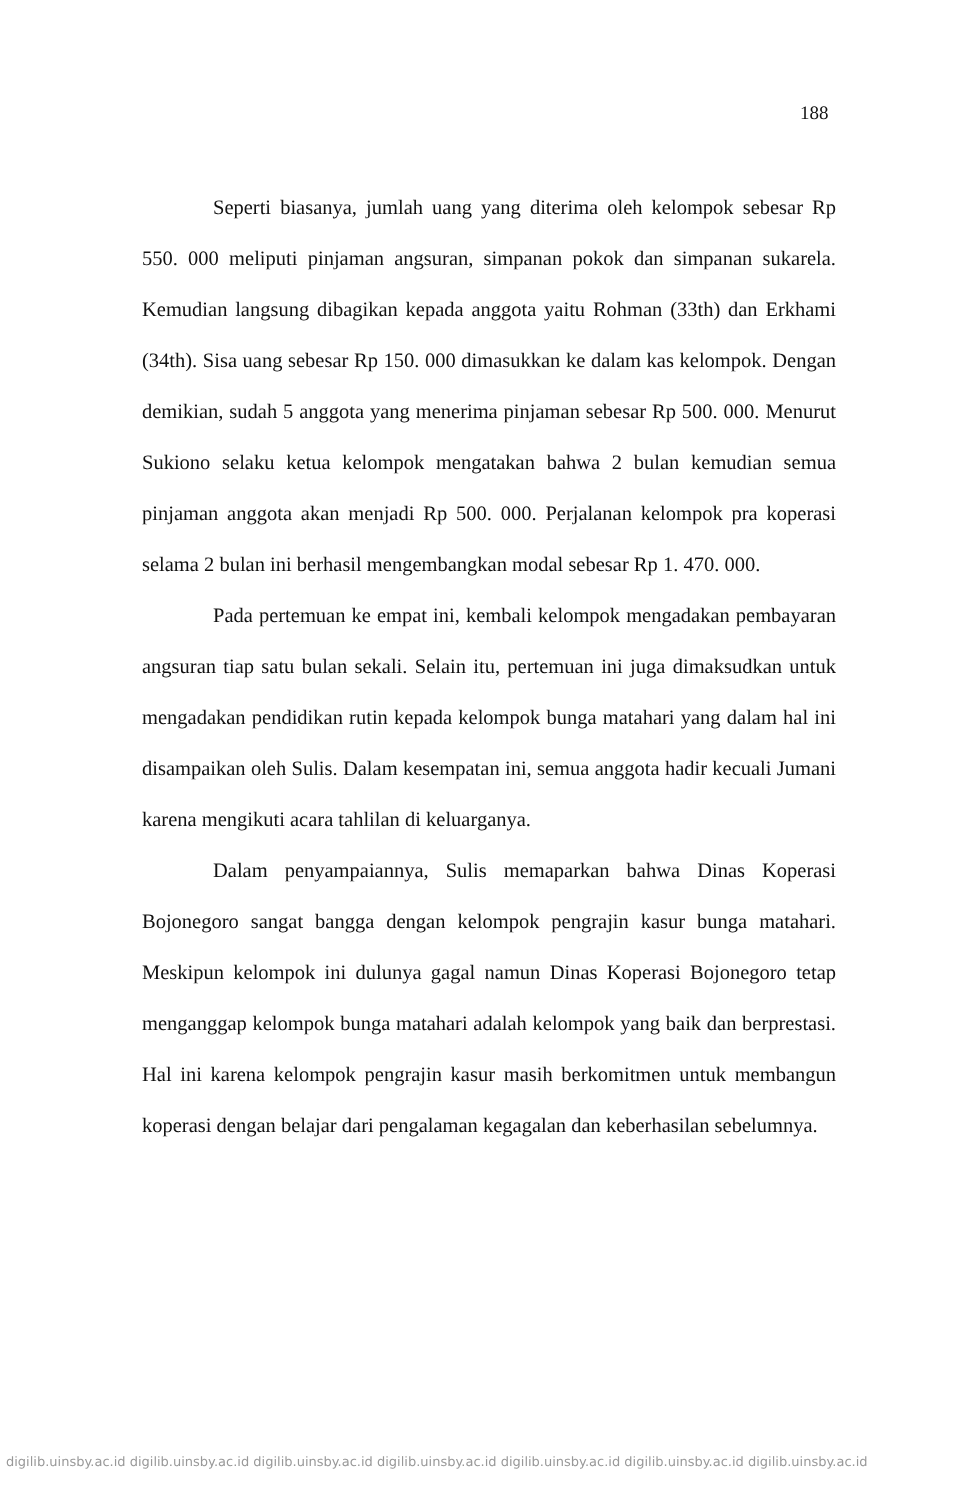188
Seperti biasanya, jumlah uang yang diterima oleh kelompok sebesar Rp 550. 000 meliputi pinjaman angsuran, simpanan pokok dan simpanan sukarela. Kemudian langsung dibagikan kepada anggota yaitu Rohman (33th) dan Erkhami (34th). Sisa uang sebesar Rp 150. 000 dimasukkan ke dalam kas kelompok. Dengan demikian, sudah 5 anggota yang menerima pinjaman sebesar Rp 500. 000. Menurut Sukiono selaku ketua kelompok mengatakan bahwa 2 bulan kemudian semua pinjaman anggota akan menjadi Rp 500. 000. Perjalanan kelompok pra koperasi selama 2 bulan ini berhasil mengembangkan modal sebesar Rp 1. 470. 000.
Pada pertemuan ke empat ini, kembali kelompok mengadakan pembayaran angsuran tiap satu bulan sekali. Selain itu, pertemuan ini juga dimaksudkan untuk mengadakan pendidikan rutin kepada kelompok bunga matahari yang dalam hal ini disampaikan oleh Sulis. Dalam kesempatan ini, semua anggota hadir kecuali Jumani karena mengikuti acara tahlilan di keluarganya.
Dalam penyampaiannya, Sulis memaparkan bahwa Dinas Koperasi Bojonegoro sangat bangga dengan kelompok pengrajin kasur bunga matahari. Meskipun kelompok ini dulunya gagal namun Dinas Koperasi Bojonegoro tetap menganggap kelompok bunga matahari adalah kelompok yang baik dan berprestasi. Hal ini karena kelompok pengrajin kasur masih berkomitmen untuk membangun koperasi dengan belajar dari pengalaman kegagalan dan keberhasilan sebelumnya.
digilib.uinsby.ac.id digilib.uinsby.ac.id digilib.uinsby.ac.id digilib.uinsby.ac.id digilib.uinsby.ac.id digilib.uinsby.ac.id digilib.uinsby.ac.id